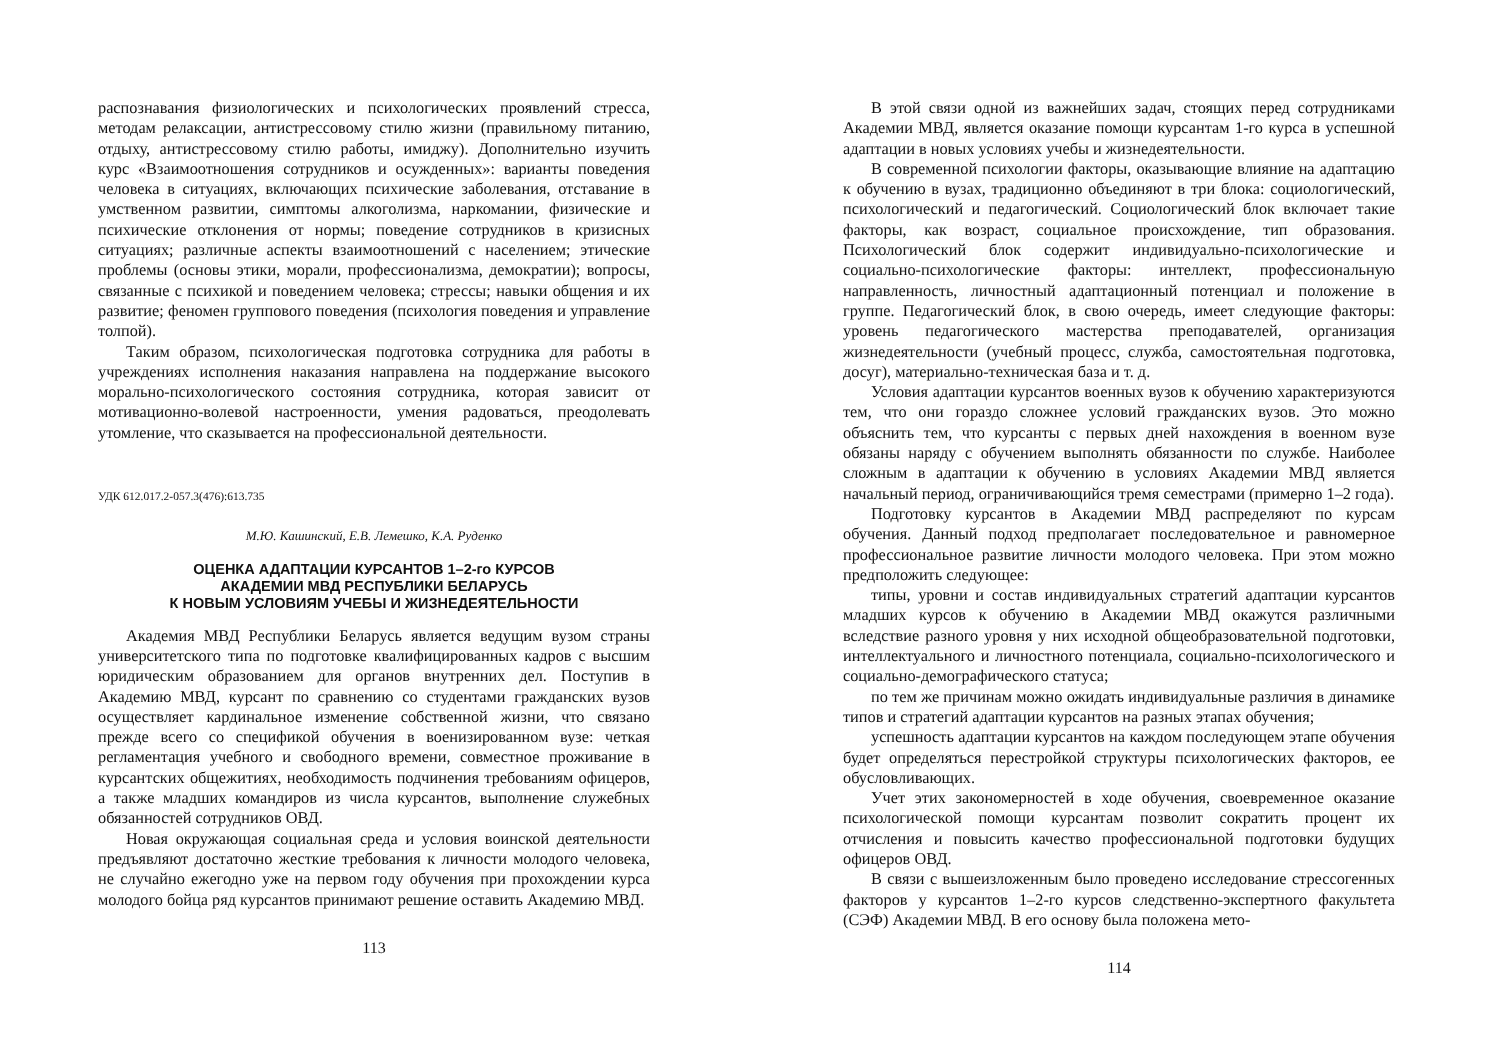распознавания физиологических и психологических проявлений стресса, методам релаксации, антистрессовому стилю жизни (правильному питанию, отдыху, антистрессовому стилю работы, имиджу). Дополнительно изучить курс «Взаимоотношения сотрудников и осужденных»: варианты поведения человека в ситуациях, включающих психические заболевания, отставание в умственном развитии, симптомы алкоголизма, наркомании, физические и психические отклонения от нормы; поведение сотрудников в кризисных ситуациях; различные аспекты взаимоотношений с населением; этические проблемы (основы этики, морали, профессионализма, демократии); вопросы, связанные с психикой и поведением человека; стрессы; навыки общения и их развитие; феномен группового поведения (психология поведения и управление толпой).
Таким образом, психологическая подготовка сотрудника для работы в учреждениях исполнения наказания направлена на поддержание высокого морально-психологического состояния сотрудника, которая зависит от мотивационно-волевой настроенности, умения радоваться, преодолевать утомление, что сказывается на профессиональной деятельности.
УДК 612.017.2-057.3(476):613.735
М.Ю. Кашинский, Е.В. Лемешко, К.А. Руденко
ОЦЕНКА АДАПТАЦИИ КУРСАНТОВ 1–2-го КУРСОВ
АКАДЕМИИ МВД РЕСПУБЛИКИ БЕЛАРУСЬ
К НОВЫМ УСЛОВИЯМ УЧЕБЫ И ЖИЗНЕДЕЯТЕЛЬНОСТИ
Академия МВД Республики Беларусь является ведущим вузом страны университетского типа по подготовке квалифицированных кадров с высшим юридическим образованием для органов внутренних дел. Поступив в Академию МВД, курсант по сравнению со студентами гражданских вузов осуществляет кардинальное изменение собственной жизни, что связано прежде всего со спецификой обучения в военизированном вузе: четкая регламентация учебного и свободного времени, совместное проживание в курсантских общежитиях, необходимость подчинения требованиям офицеров, а также младших командиров из числа курсантов, выполнение служебных обязанностей сотрудников ОВД.
Новая окружающая социальная среда и условия воинской деятельности предъявляют достаточно жесткие требования к личности молодого человека, не случайно ежегодно уже на первом году обучения при прохождении курса молодого бойца ряд курсантов принимают решение оставить Академию МВД.
113
В этой связи одной из важнейших задач, стоящих перед сотрудниками Академии МВД, является оказание помощи курсантам 1-го курса в успешной адаптации в новых условиях учебы и жизнедеятельности.
В современной психологии факторы, оказывающие влияние на адаптацию к обучению в вузах, традиционно объединяют в три блока: социологический, психологический и педагогический. Социологический блок включает такие факторы, как возраст, социальное происхождение, тип образования. Психологический блок содержит индивидуально-психологические и социально-психологические факторы: интеллект, профессиональную направленность, личностный адаптационный потенциал и положение в группе. Педагогический блок, в свою очередь, имеет следующие факторы: уровень педагогического мастерства преподавателей, организация жизнедеятельности (учебный процесс, служба, самостоятельная подготовка, досуг), материально-техническая база и т. д.
Условия адаптации курсантов военных вузов к обучению характеризуются тем, что они гораздо сложнее условий гражданских вузов. Это можно объяснить тем, что курсанты с первых дней нахождения в военном вузе обязаны наряду с обучением выполнять обязанности по службе. Наиболее сложным в адаптации к обучению в условиях Академии МВД является начальный период, ограничивающийся тремя семестрами (примерно 1–2 года).
Подготовку курсантов в Академии МВД распределяют по курсам обучения. Данный подход предполагает последовательное и равномерное профессиональное развитие личности молодого человека. При этом можно предположить следующее:
типы, уровни и состав индивидуальных стратегий адаптации курсантов младших курсов к обучению в Академии МВД окажутся различными вследствие разного уровня у них исходной общеобразовательной подготовки, интеллектуального и личностного потенциала, социально-психологического и социально-демографического статуса;
по тем же причинам можно ожидать индивидуальные различия в динамике типов и стратегий адаптации курсантов на разных этапах обучения;
успешность адаптации курсантов на каждом последующем этапе обучения будет определяться перестройкой структуры психологических факторов, ее обусловливающих.
Учет этих закономерностей в ходе обучения, своевременное оказание психологической помощи курсантам позволит сократить процент их отчисления и повысить качество профессиональной подготовки будущих офицеров ОВД.
В связи с вышеизложенным было проведено исследование стрессогенных факторов у курсантов 1–2-го курсов следственно-экспертного факультета (СЭФ) Академии МВД. В его основу была положена мето-
114